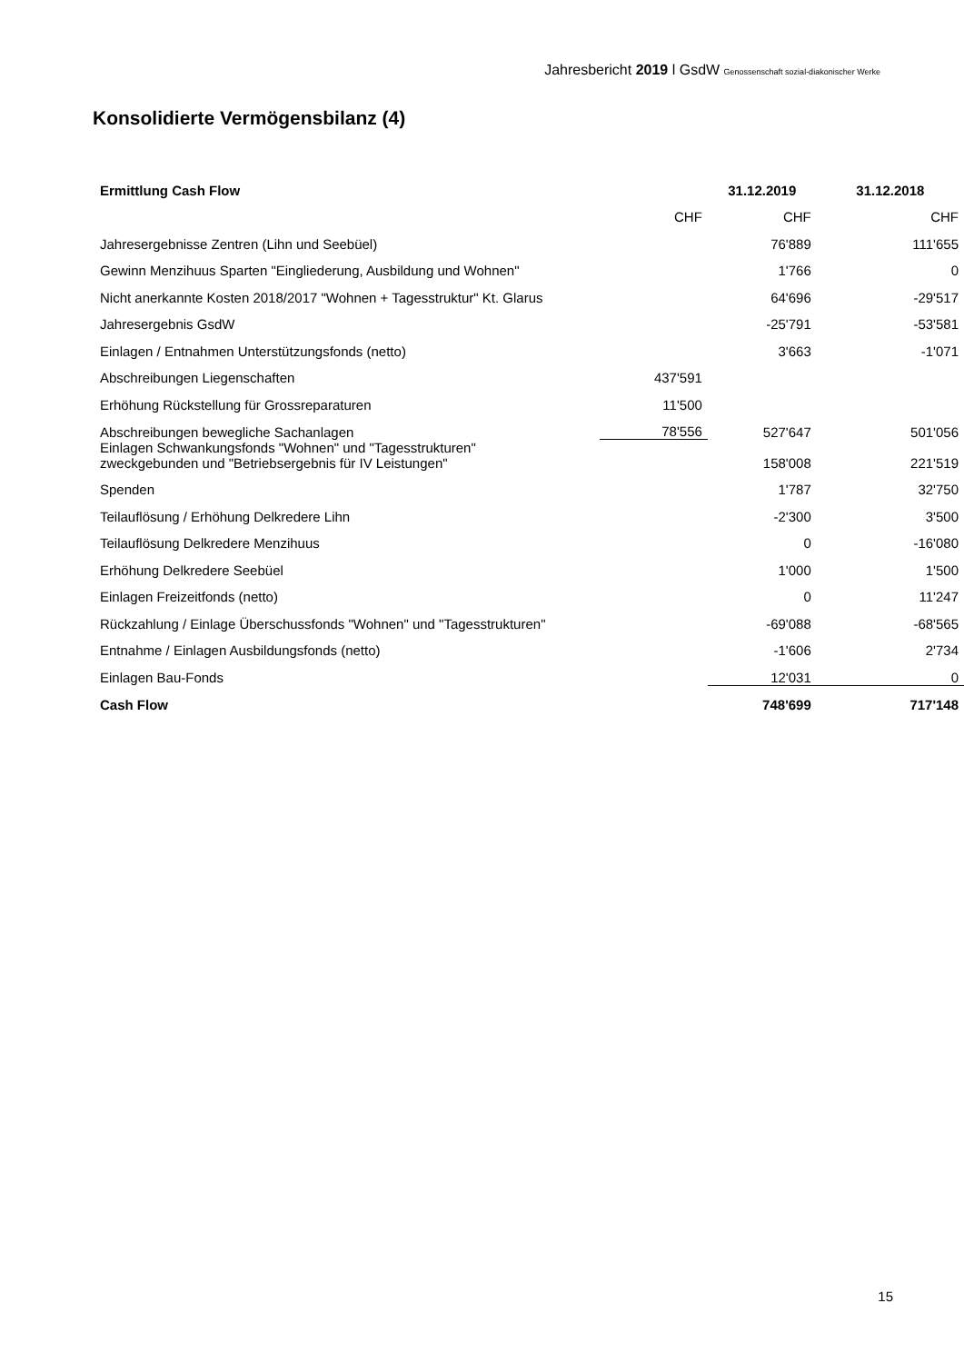Jahresbericht 2019 l GsdW Genossenschaft sozial-diakonischer Werke
Konsolidierte Vermögensbilanz (4)
| Ermittlung Cash Flow | | 31.12.2019 | 31.12.2018 |
| --- | --- | --- | --- |
| | CHF | CHF | CHF |
| Jahresergebnisse Zentren (Lihn und Seebüel) | | 76'889 | 111'655 |
| Gewinn Menzihuus Sparten "Eingliederung, Ausbildung und Wohnen" | | 1'766 | 0 |
| Nicht anerkannte Kosten 2018/2017 "Wohnen + Tagesstruktur" Kt. Glarus | | 64'696 | -29'517 |
| Jahresergebnis GsdW | | -25'791 | -53'581 |
| Einlagen / Entnahmen Unterstützungsfonds (netto) | | 3'663 | -1'071 |
| Abschreibungen Liegenschaften | 437'591 | | |
| Erhöhung Rückstellung für Grossreparaturen | 11'500 | | |
| Abschreibungen bewegliche Sachanlagen | 78'556 | 527'647 | 501'056 |
| Einlagen Schwankungsfonds "Wohnen" und "Tagesstrukturen" zweckgebunden und "Betriebsergebnis für IV Leistungen" | | 158'008 | 221'519 |
| Spenden | | 1'787 | 32'750 |
| Teilauflösung / Erhöhung Delkredere Lihn | | -2'300 | 3'500 |
| Teilauflösung Delkredere Menzihuus | | 0 | -16'080 |
| Erhöhung Delkredere Seebüel | | 1'000 | 1'500 |
| Einlagen Freizeitfonds (netto) | | 0 | 11'247 |
| Rückzahlung / Einlage Überschussfonds "Wohnen" und "Tagesstrukturen" | | -69'088 | -68'565 |
| Entnahme / Einlagen Ausbildungsfonds (netto) | | -1'606 | 2'734 |
| Einlagen Bau-Fonds | | 12'031 | 0 |
| Cash Flow | | 748'699 | 717'148 |
15